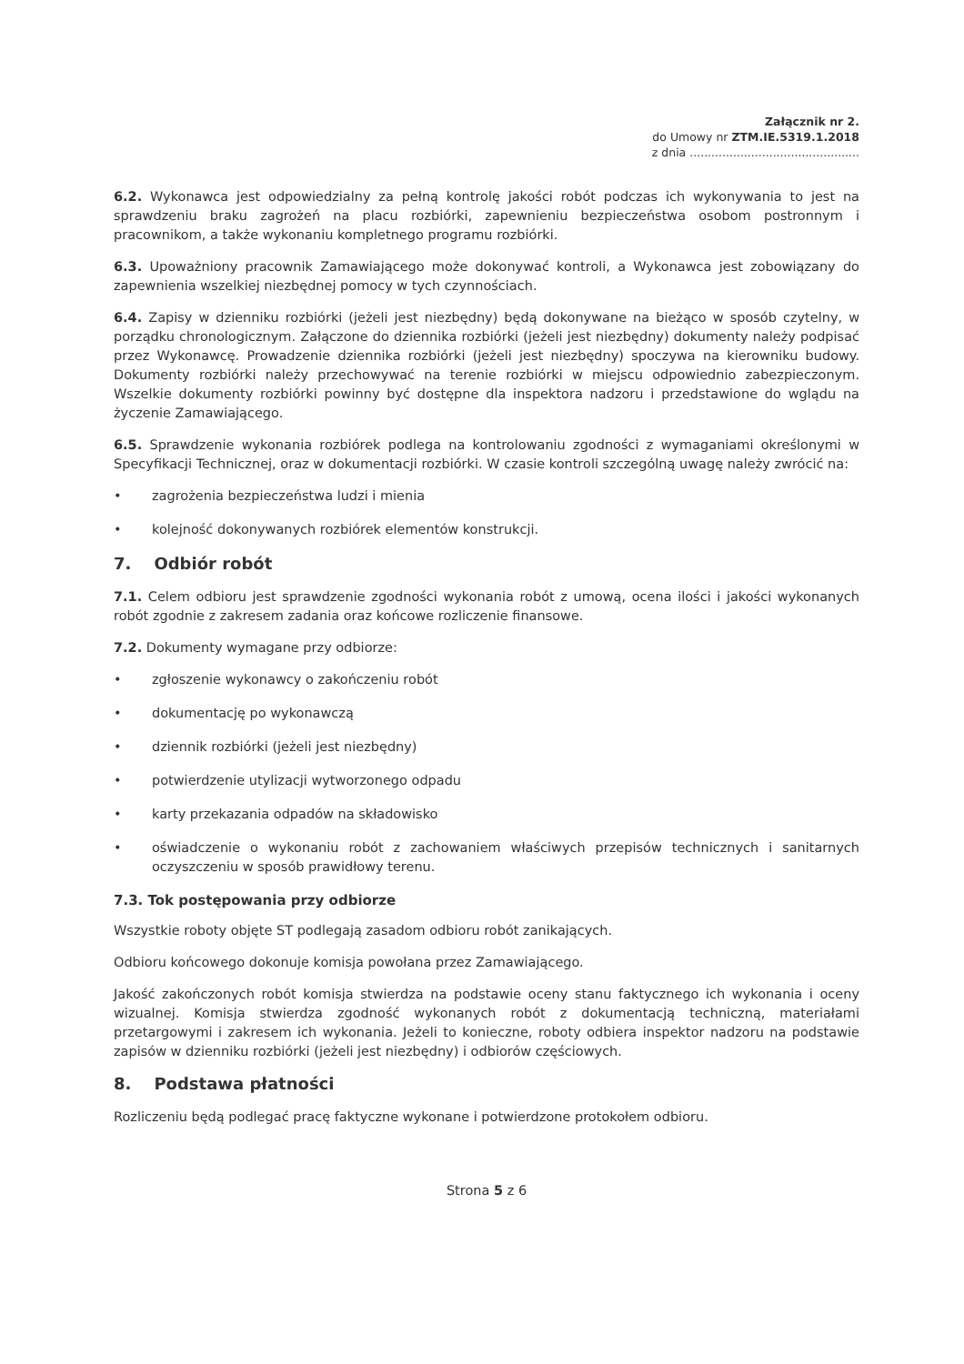Załącznik nr 2.
do Umowy nr ZTM.IE.5319.1.2018
z dnia ...............................................
6.2. Wykonawca jest odpowiedzialny za pełną kontrolę jakości robót podczas ich wykonywania to jest na sprawdzeniu braku zagrożeń na placu rozbiórki, zapewnieniu bezpieczeństwa osobom postronnym i pracownikom, a także wykonaniu kompletnego programu rozbiórki.
6.3. Upoważniony pracownik Zamawiającego może dokonywać kontroli, a Wykonawca jest zobowiązany do zapewnienia wszelkiej niezbędnej pomocy w tych czynnościach.
6.4. Zapisy w dzienniku rozbiórki (jeżeli jest niezbędny) będą dokonywane na bieżąco w sposób czytelny, w porządku chronologicznym. Załączone do dziennika rozbiórki (jeżeli jest niezbędny) dokumenty należy podpisać przez Wykonawcę. Prowadzenie dziennika rozbiórki (jeżeli jest niezbędny) spoczywa na kierowniku budowy. Dokumenty rozbiórki należy przechowywać na terenie rozbiórki w miejscu odpowiednio zabezpieczonym. Wszelkie dokumenty rozbiórki powinny być dostępne dla inspektora nadzoru i przedstawione do wglądu na życzenie Zamawiającego.
6.5. Sprawdzenie wykonania rozbiórek podlega na kontrolowaniu zgodności z wymaganiami określonymi w Specyfikacji Technicznej, oraz w dokumentacji rozbiórki. W czasie kontroli szczególną uwagę należy zwrócić na:
• zagrożenia bezpieczeństwa ludzi i mienia
• kolejność dokonywanych rozbiórek elementów konstrukcji.
7. Odbiór robót
7.1. Celem odbioru jest sprawdzenie zgodności wykonania robót z umową, ocena ilości i jakości wykonanych robót zgodnie z zakresem zadania oraz końcowe rozliczenie finansowe.
7.2. Dokumenty wymagane przy odbiorze:
• zgłoszenie wykonawcy o zakończeniu robót
• dokumentację po wykonawczą
• dziennik rozbiórki (jeżeli jest niezbędny)
• potwierdzenie utylizacji wytworzonego odpadu
• karty przekazania odpadów na składowisko
• oświadczenie o wykonaniu robót z zachowaniem właściwych przepisów technicznych i sanitarnych oczyszczeniu w sposób prawidłowy terenu.
7.3. Tok postępowania przy odbiorze
Wszystkie roboty objęte ST podlegają zasadom odbioru robót zanikających.
Odbioru końcowego dokonuje komisja powołana przez Zamawiającego.
Jakość zakończonych robót komisja stwierdza na podstawie oceny stanu faktycznego ich wykonania i oceny wizualnej. Komisja stwierdza zgodność wykonanych robót z dokumentacją techniczną, materiałami przetargowymi i zakresem ich wykonania. Jeżeli to konieczne, roboty odbiera inspektor nadzoru na podstawie zapisów w dzienniku rozbiórki (jeżeli jest niezbędny) i odbiorów częściowych.
8. Podstawa płatności
Rozliczeniu będą podlegać pracę faktyczne wykonane i potwierdzone protokołem odbioru.
Strona 5 z 6